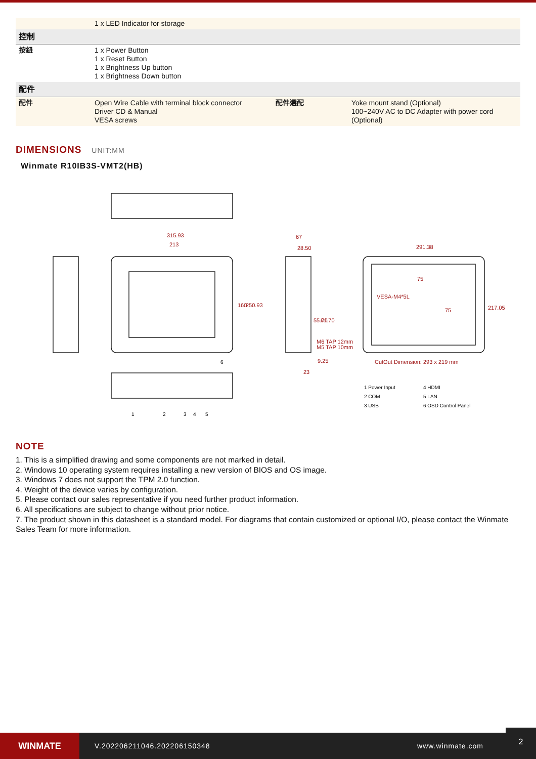| | 1 x LED Indicator for storage | | |
| 控制 | | | |
| 按鈕 | 1 x Power Button 1 x Reset Button 1 x Brightness Up button 1 x Brightness Down button | | |
| 配件 | | | |
| 配件 | Open Wire Cable with terminal block connector Driver CD & Manual VESA screws | 配件選配 | Yoke mount stand (Optional) 100~240V AC to DC Adapter with power cord (Optional) |
DIMENSIONS UNIT:MM
Winmate R10IB3S-VMT2(HB)
315.93
213
67
28.50
291.38
75
VESA-M4*5L
M6 TAP 12mm
M5 TAP 10mm
9.25
23
CutOut Dimension: 293 x 219 mm
160
250.93
55.70
61.70
217.05
75
1 Power Input
4 HDMI
2 COM
5 LAN
3 USB
6 OSD Control Panel
1
2
3
4
5
6
NOTE
1. This is a simplified drawing and some components are not marked in detail.
2. Windows 10 operating system requires installing a new version of BIOS and OS image.
3. Windows 7 does not support the TPM 2.0 function.
4. Weight of the device varies by configuration.
5. Please contact our sales representative if you need further product information.
6. All specifications are subject to change without prior notice.
7. The product shown in this datasheet is a standard model. For diagrams that contain customized or optional I/O, please contact the Winmate Sales Team for more information.
WINMATE
V.202206211046.202206150348 www.winmate.com
2